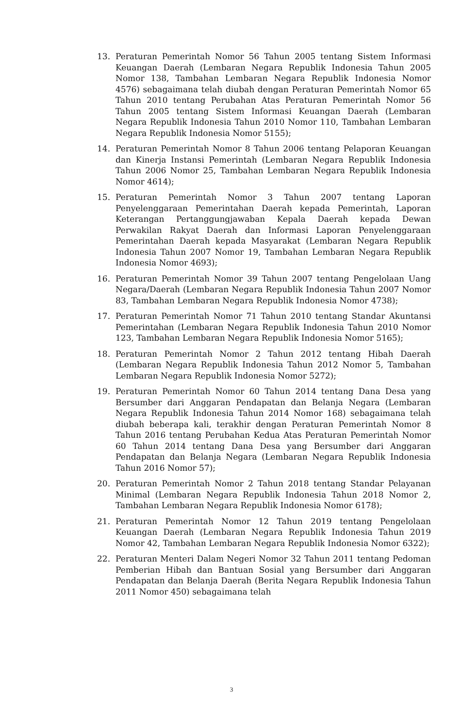13. Peraturan Pemerintah Nomor 56 Tahun 2005 tentang Sistem Informasi Keuangan Daerah (Lembaran Negara Republik Indonesia Tahun 2005 Nomor 138, Tambahan Lembaran Negara Republik Indonesia Nomor 4576) sebagaimana telah diubah dengan Peraturan Pemerintah Nomor 65 Tahun 2010 tentang Perubahan Atas Peraturan Pemerintah Nomor 56 Tahun 2005 tentang Sistem Informasi Keuangan Daerah (Lembaran Negara Republik Indonesia Tahun 2010 Nomor 110, Tambahan Lembaran Negara Republik Indonesia Nomor 5155);
14. Peraturan Pemerintah Nomor 8 Tahun 2006 tentang Pelaporan Keuangan dan Kinerja Instansi Pemerintah (Lembaran Negara Republik Indonesia Tahun 2006 Nomor 25, Tambahan Lembaran Negara Republik Indonesia Nomor 4614);
15. Peraturan Pemerintah Nomor 3 Tahun 2007 tentang Laporan Penyelenggaraan Pemerintahan Daerah kepada Pemerintah, Laporan Keterangan Pertanggungjawaban Kepala Daerah kepada Dewan Perwakilan Rakyat Daerah dan Informasi Laporan Penyelenggaraan Pemerintahan Daerah kepada Masyarakat (Lembaran Negara Republik Indonesia Tahun 2007 Nomor 19, Tambahan Lembaran Negara Republik Indonesia Nomor 4693);
16. Peraturan Pemerintah Nomor 39 Tahun 2007 tentang Pengelolaan Uang Negara/Daerah (Lembaran Negara Republik Indonesia Tahun 2007 Nomor 83, Tambahan Lembaran Negara Republik Indonesia Nomor 4738);
17. Peraturan Pemerintah Nomor 71 Tahun 2010 tentang Standar Akuntansi Pemerintahan (Lembaran Negara Republik Indonesia Tahun 2010 Nomor 123, Tambahan Lembaran Negara Republik Indonesia Nomor 5165);
18. Peraturan Pemerintah Nomor 2 Tahun 2012 tentang Hibah Daerah (Lembaran Negara Republik Indonesia Tahun 2012 Nomor 5, Tambahan Lembaran Negara Republik Indonesia Nomor 5272);
19. Peraturan Pemerintah Nomor 60 Tahun 2014 tentang Dana Desa yang Bersumber dari Anggaran Pendapatan dan Belanja Negara (Lembaran Negara Republik Indonesia Tahun 2014 Nomor 168) sebagaimana telah diubah beberapa kali, terakhir dengan Peraturan Pemerintah Nomor 8 Tahun 2016 tentang Perubahan Kedua Atas Peraturan Pemerintah Nomor 60 Tahun 2014 tentang Dana Desa yang Bersumber dari Anggaran Pendapatan dan Belanja Negara (Lembaran Negara Republik Indonesia Tahun 2016 Nomor 57);
20. Peraturan Pemerintah Nomor 2 Tahun 2018 tentang Standar Pelayanan Minimal (Lembaran Negara Republik Indonesia Tahun 2018 Nomor 2, Tambahan Lembaran Negara Republik Indonesia Nomor 6178);
21. Peraturan Pemerintah Nomor 12 Tahun 2019 tentang Pengelolaan Keuangan Daerah (Lembaran Negara Republik Indonesia Tahun 2019 Nomor 42, Tambahan Lembaran Negara Republik Indonesia Nomor 6322);
22. Peraturan Menteri Dalam Negeri Nomor 32 Tahun 2011 tentang Pedoman Pemberian Hibah dan Bantuan Sosial yang Bersumber dari Anggaran Pendapatan dan Belanja Daerah (Berita Negara Republik Indonesia Tahun 2011 Nomor 450) sebagaimana telah
3